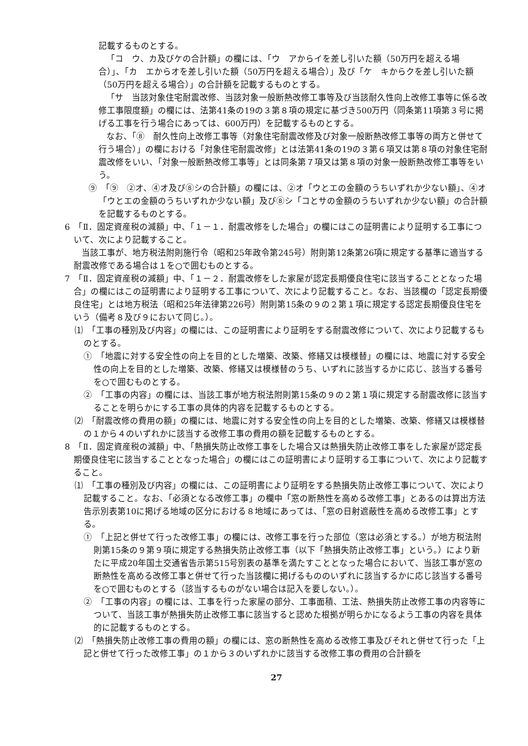記載するものとする。
「コ　ウ、カ及びケの合計額」の欄には、「ウ　アからイを差し引いた額（50万円を超える場合）」、「カ　エからオを差し引いた額（50万円を超える場合）」及び「ケ　キからクを差し引いた額（50万円を超える場合）」の合計額を記載するものとする。
「サ　当該対象住宅耐震改修、当該対象一般断熱改修工事等及び当該耐久性向上改修工事等に係る改修工事限度額」の欄には、法第41条の19の３第８項の規定に基づき500万円（同条第11項第３号に掲げる工事を行う場合にあっては、600万円）を記載するものとする。
なお、「⑧　耐久性向上改修工事等（対象住宅耐震改修及び対象一般断熱改修工事等の両方と併せて行う場合）」の欄における「対象住宅耐震改修」とは法第41条の19の３第６項又は第８項の対象住宅耐震改修をいい、「対象一般断熱改修工事等」とは同条第７項又は第８項の対象一般断熱改修工事等をいう。
⑨　「⑨　②オ、④オ及び⑧シの合計額」の欄には、②オ「ウとエの金額のうちいずれか少ない額」、④オ「ウとエの金額のうちいずれか少ない額」及び⑧シ「コとサの金額のうちいずれか少ない額」の合計額を記載するものとする。
6　「Ⅱ．固定資産税の減額」中、「１－１．耐震改修をした場合」の欄にはこの証明書により証明する工事について、次により記載すること。
当該工事が、地方税法附則施行令（昭和25年政令第245号）附則第12条第26項に規定する基準に適当する耐震改修である場合は１を○で囲むものとする。
7　「Ⅱ．固定資産税の減額」中、「１－２．耐震改修をした家屋が認定長期優良住宅に該当することとなった場合」の欄にはこの証明書により証明する工事について、次により記載すること。なお、当該欄の「認定長期優良住宅」とは地方税法（昭和25年法律第226号）附則第15条の９の２第１項に規定する認定長期優良住宅をいう（備考８及び９において同じ。）。
⑴　「工事の種別及び内容」の欄には、この証明書により証明をする耐震改修について、次により記載するものとする。
①　「地震に対する安全性の向上を目的とした増築、改築、修繕又は模様替」の欄には、地震に対する安全性の向上を目的とした増築、改築、修繕又は模様替のうち、いずれに該当するかに応じ、該当する番号を○で囲むものとする。
②　「工事の内容」の欄には、当該工事が地方税法附則第15条の９の２第１項に規定する耐震改修に該当することを明らかにする工事の具体的内容を記載するものとする。
⑵　「耐震改修の費用の額」の欄には、地震に対する安全性の向上を目的とした増築、改築、修繕又は模様替の１から４のいずれかに該当する改修工事の費用の額を記載するものとする。
8　「Ⅱ．固定資産税の減額」中、「熱損失防止改修工事をした場合又は熱損失防止改修工事をした家屋が認定長期優良住宅に該当することとなった場合」の欄にはこの証明書により証明する工事について、次により記載すること。
⑴　「工事の種別及び内容」の欄には、この証明書により証明をする熱損失防止改修工事について、次により記載すること。なお、「必須となる改修工事」の欄中「窓の断熱性を高める改修工事」とあるのは算出方法告示別表第10に掲げる地域の区分における８地域にあっては、「窓の日射遮蔽性を高める改修工事」とする。
①　「上記と併せて行った改修工事」の欄には、改修工事を行った部位（窓は必須とする。）が地方税法附則第15条の９第９項に規定する熱損失防止改修工事（以下「熱損失防止改修工事」という。）により新たに平成20年国土交通省告示第515号別表の基準を満たすこととなった場合において、当該工事が窓の断熱性を高める改修工事と併せて行った当該欄に掲げるもののいずれに該当するかに応じ該当する番号を○で囲むものとする（該当するものがない場合は記入を要しない。）。
②　「工事の内容」の欄には、工事を行った家屋の部分、工事面積、工法、熱損失防止改修工事の内容等について、当該工事が熱損失防止改修工事に該当すると認めた根拠が明らかになるよう工事の内容を具体的に記載するものとする。
⑵　「熱損失防止改修工事の費用の額」の欄には、窓の断熱性を高める改修工事及びそれと併せて行った「上記と併せて行った改修工事」の１から３のいずれかに該当する改修工事の費用の合計額を
27